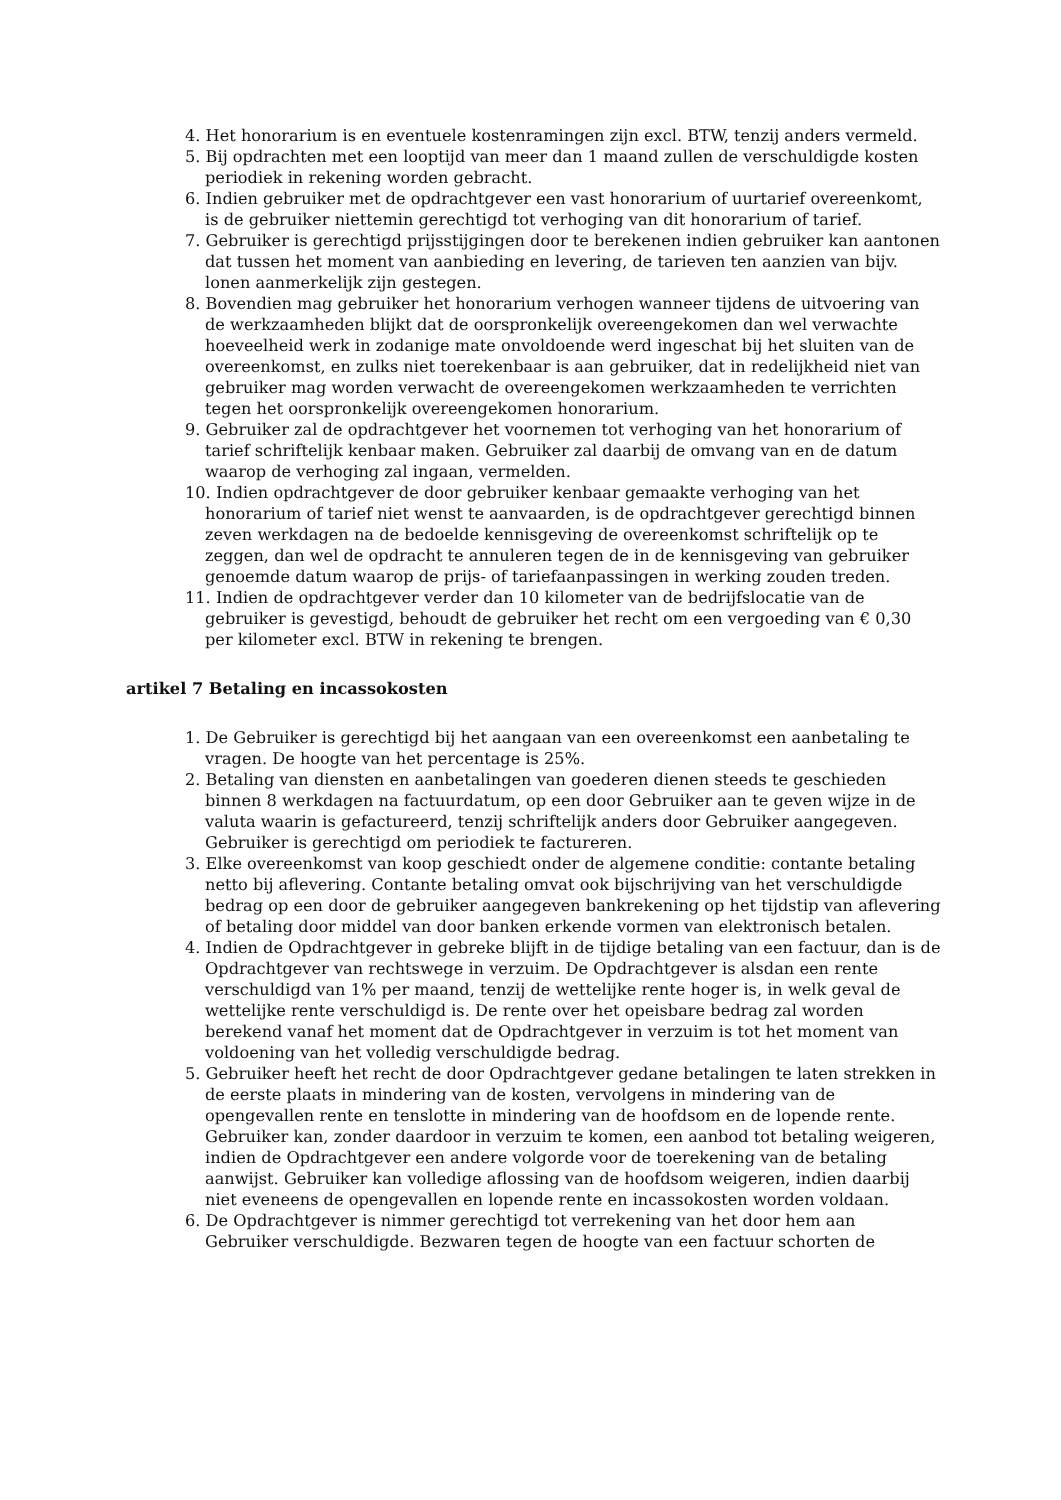4. Het honorarium is en eventuele kostenramingen zijn excl. BTW, tenzij anders vermeld.
5. Bij opdrachten met een looptijd van meer dan 1 maand zullen de verschuldigde kosten periodiek in rekening worden gebracht.
6. Indien gebruiker met de opdrachtgever een vast honorarium of uurtarief overeenkomt, is de gebruiker niettemin gerechtigd tot verhoging van dit honorarium of tarief.
7. Gebruiker is gerechtigd prijsstijgingen door te berekenen indien gebruiker kan aantonen dat tussen het moment van aanbieding en levering, de tarieven ten aanzien van bijv. lonen aanmerkelijk zijn gestegen.
8. Bovendien mag gebruiker het honorarium verhogen wanneer tijdens de uitvoering van de werkzaamheden blijkt dat de oorspronkelijk overeengekomen dan wel verwachte hoeveelheid werk in zodanige mate onvoldoende werd ingeschat bij het sluiten van de overeenkomst, en zulks niet toerekenbaar is aan gebruiker, dat in redelijkheid niet van gebruiker mag worden verwacht de overeengekomen werkzaamheden te verrichten tegen het oorspronkelijk overeengekomen honorarium.
9. Gebruiker zal de opdrachtgever het voornemen tot verhoging van het honorarium of tarief schriftelijk kenbaar maken. Gebruiker zal daarbij de omvang van en de datum waarop de verhoging zal ingaan, vermelden.
10. Indien opdrachtgever de door gebruiker kenbaar gemaakte verhoging van het honorarium of tarief niet wenst te aanvaarden, is de opdrachtgever gerechtigd binnen zeven werkdagen na de bedoelde kennisgeving de overeenkomst schriftelijk op te zeggen, dan wel de opdracht te annuleren tegen de in de kennisgeving van gebruiker genoemde datum waarop de prijs- of tariefaanpassingen in werking zouden treden.
11. Indien de opdrachtgever verder dan 10 kilometer van de bedrijfslocatie van de gebruiker is gevestigd, behoudt de gebruiker het recht om een vergoeding van € 0,30 per kilometer excl. BTW in rekening te brengen.
artikel 7 Betaling en incassokosten
1. De Gebruiker is gerechtigd bij het aangaan van een overeenkomst een aanbetaling te vragen. De hoogte van het percentage is 25%.
2. Betaling van diensten en aanbetalingen van goederen dienen steeds te geschieden binnen 8 werkdagen na factuurdatum, op een door Gebruiker aan te geven wijze in de valuta waarin is gefactureerd, tenzij schriftelijk anders door Gebruiker aangegeven. Gebruiker is gerechtigd om periodiek te factureren.
3. Elke overeenkomst van koop geschiedt onder de algemene conditie: contante betaling netto bij aflevering. Contante betaling omvat ook bijschrijving van het verschuldigde bedrag op een door de gebruiker aangegeven bankrekening op het tijdstip van aflevering of betaling door middel van door banken erkende vormen van elektronisch betalen.
4. Indien de Opdrachtgever in gebreke blijft in de tijdige betaling van een factuur, dan is de Opdrachtgever van rechtswege in verzuim. De Opdrachtgever is alsdan een rente verschuldigd van 1% per maand, tenzij de wettelijke rente hoger is, in welk geval de wettelijke rente verschuldigd is. De rente over het opeisbare bedrag zal worden berekend vanaf het moment dat de Opdrachtgever in verzuim is tot het moment van voldoening van het volledig verschuldigde bedrag.
5. Gebruiker heeft het recht de door Opdrachtgever gedane betalingen te laten strekken in de eerste plaats in mindering van de kosten, vervolgens in mindering van de opengevallen rente en tenslotte in mindering van de hoofdsom en de lopende rente. Gebruiker kan, zonder daardoor in verzuim te komen, een aanbod tot betaling weigeren, indien de Opdrachtgever een andere volgorde voor de toerekening van de betaling aanwijst. Gebruiker kan volledige aflossing van de hoofdsom weigeren, indien daarbij niet eveneens de opengevallen en lopende rente en incassokosten worden voldaan.
6. De Opdrachtgever is nimmer gerechtigd tot verrekening van het door hem aan Gebruiker verschuldigde. Bezwaren tegen de hoogte van een factuur schorten de